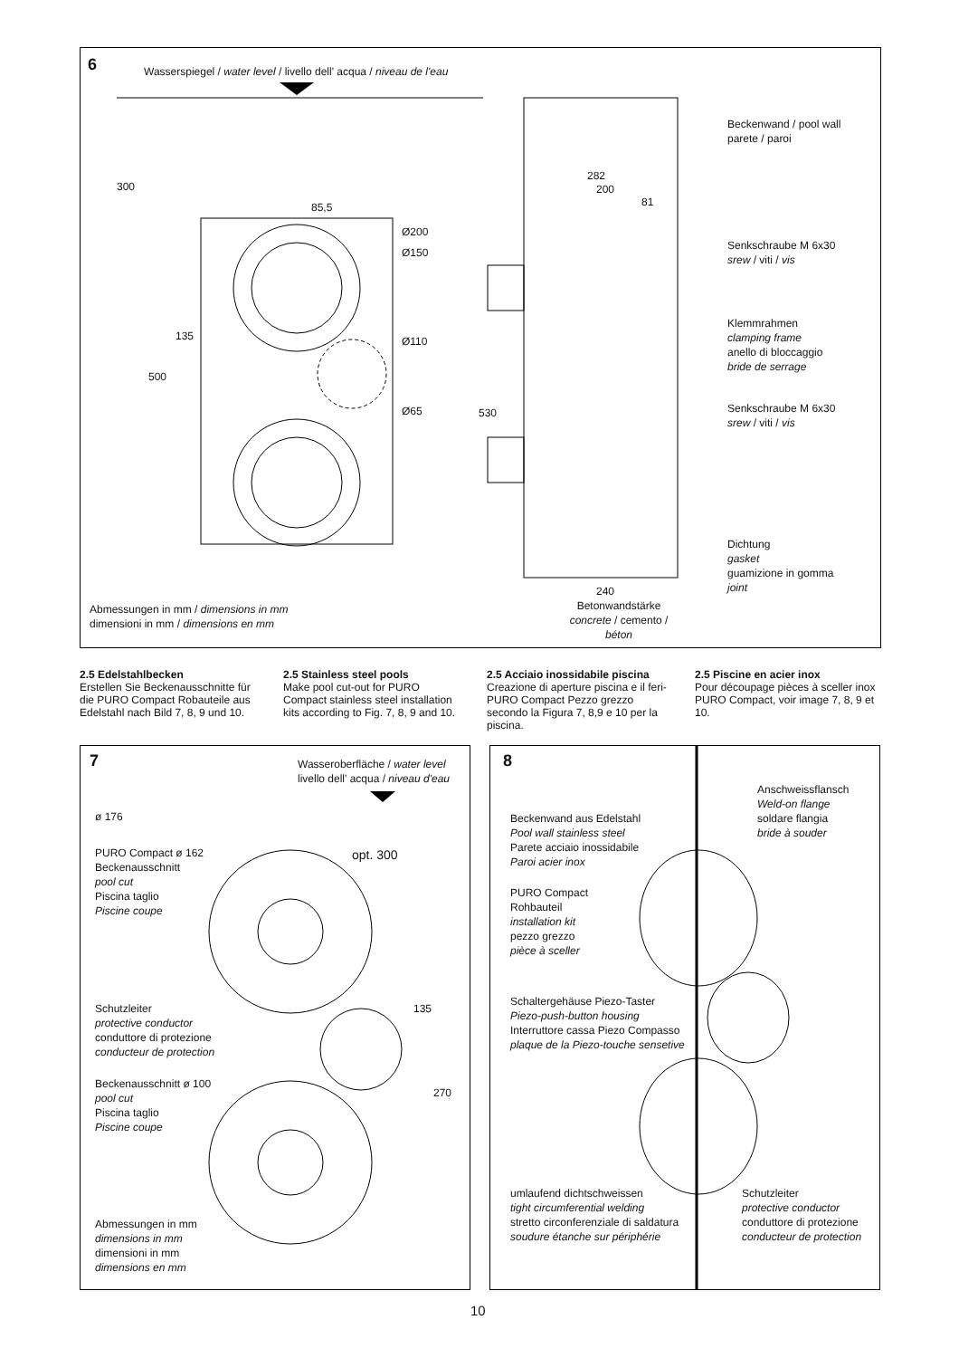6
Wasserspiegel / water level / livello dell' acqua / niveau de l'eau
300
85,5
Ø200
Ø150
Ø110
Ø65
135
500
530
282
200
81
Beckenwand / pool wall
parete / paroi
Senkschraube M 6x30
srew / viti / vis
Klemmrahmen
clamping frame
anello di bloccaggio
bride de serrage
Senkschraube M 6x30
srew / viti / vis
Dichtung
gasket
guamizione in gomma
joint
240
Betonwandstärke
concrete / cemento / béton
Abmessungen in mm / dimensions in mm
dimensioni in mm / dimensions en mm
2.5 Edelstahlbecken
Erstellen Sie Beckenausschnitte für die PURO Compact Robauteile aus Edelstahl nach Bild 7, 8, 9 und 10.
2.5 Stainless steel pools
Make pool cut-out for PURO Compact stainless steel installation kits according to Fig. 7, 8, 9 and 10.
2.5 Acciaio inossidabile piscina
Creazione di aperture piscina e il feri-PURO Compact Pezzo grezzo secondo la Figura 7, 8,9 e 10 per la piscina.
2.5 Piscine en acier inox
Pour découpage pièces à sceller inox PURO Compact, voir image 7, 8, 9 et 10.
7
Wasseroberfläche / water level
livello dell' acqua / niveau d'eau
ø 176
opt. 300
PURO Compact ø 162
Beckenausschnitt
pool cut
Piscina taglio
Piscine coupe
135
270
Schutzleiter
protective conductor
conduttore di protezione
conducteur de protection
Beckenausschnitt ø 100
pool cut
Piscina taglio
Piscine coupe
Abmessungen in mm
dimensions in mm
dimensioni in mm
dimensions en mm
8
Anschweissflansch
Weld-on flange
soldare flangia
bride à souder
Beckenwand aus Edelstahl
Pool wall stainless steel
Parete acciaio inossidabile
Paroi acier inox
PURO Compact
Rohbauteil
installation kit
pezzo grezzo
pièce à sceller
Schaltergehäuse Piezo-Taster
Piezo-push-button housing
Interruttore cassa Piezo Compasso
plaque de la Piezo-touche sensetive
umlaufend dichtschweissen
tight circumferential welding
stretto circonferenziale di saldatura
soudure étanche sur périphérie
Schutzleiter
protective conductor
conduttore di protezione
conducteur de protection
10